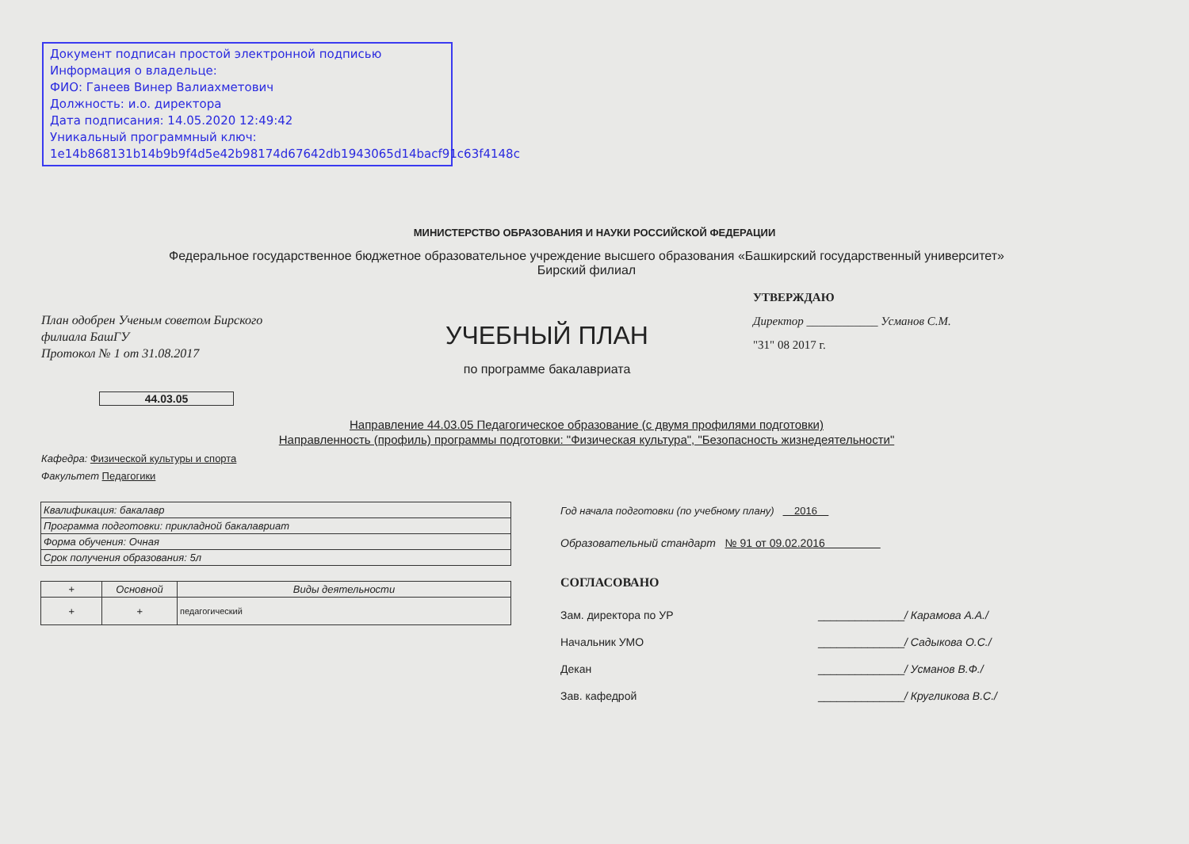Документ подписан простой электронной подписью
Информация о владельце:
ФИО: Ганеев Винер Валиахметович
Должность: и.о. директора
Дата подписания: 14.05.2020 12:49:42
Уникальный программный ключ:
1e14b868131b14b9b9f4d5e42b98174d67642db1943065d14bacf91c63f4148c
МИНИСТЕРСТВО ОБРАЗОВАНИЯ И НАУКИ РОССИЙСКОЙ ФЕДЕРАЦИИ
Федеральное государственное бюджетное образовательное учреждение высшего образования «Башкирский государственный университет»
Бирский филиал
План одобрен Ученым советом Бирского
филиала БашГУ
Протокол № 1 от 31.08.2017
УЧЕБНЫЙ ПЛАН
по программе бакалавриата
УТВЕРЖДАЮ
Директор ____________ Усманов С.М.
"31" 08 2017 г.
44.03.05
Направление 44.03.05 Педагогическое образование (с двумя профилями подготовки)
Направленность (профиль) программы подготовки: "Физическая культура", "Безопасность жизнедеятельности"
Кафедра: Физической культуры и спорта
Факультет Педагогики
| Квалификация: бакалавр |
| Программа подготовки: прикладной бакалавриат |
| Форма обучения: Очная |
| Срок получения образования: 5л |
| + | Основной | Виды деятельности |
| --- | --- | --- |
| + | + | педагогический |
Год начала подготовки (по учебному плану) 2016
Образовательный стандарт № 91 от 09.02.2016
СОГЛАСОВАНО
Зам. директора по УР ______________/ Карамова А.А./
Начальник УМО ______________/ Садыкова О.С./
Декан ______________/ Усманов В.Ф./
Зав. кафедрой ______________/ Кругликова В.С./